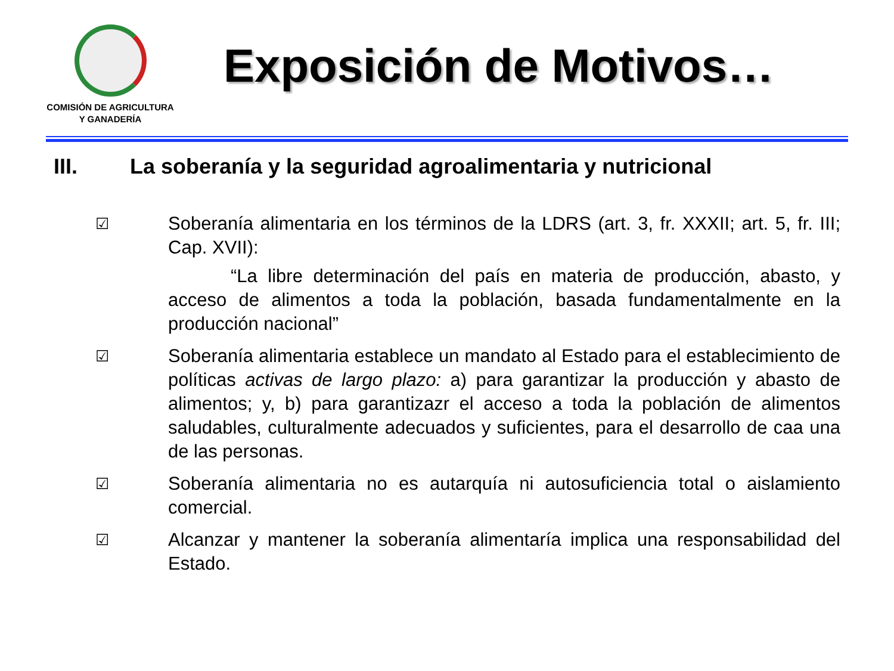COMISIÓN DE AGRICULTURA
Y GANADERÍA
Exposición de Motivos…
III. La soberanía y la seguridad agroalimentaria y nutricional
☑
Soberanía alimentaria en los términos de la LDRS (art. 3, fr. XXXII; art. 5, fr. III; Cap. XVII):
“La libre determinación del país en materia de producción, abasto, y acceso de alimentos a toda la población, basada fundamentalmente en la producción nacional”
☑
Soberanía alimentaria establece un mandato al Estado para el establecimiento de políticas activas de largo plazo: a) para garantizar la producción y abasto de alimentos; y, b) para garantizazr el acceso a toda la población de alimentos saludables, culturalmente adecuados y suficientes, para el desarrollo de caa una de las personas.
☑
Soberanía alimentaria no es autarquía ni autosuficiencia total o aislamiento comercial.
☑
Alcanzar y mantener la soberanía alimentaría implica una responsabilidad del Estado.